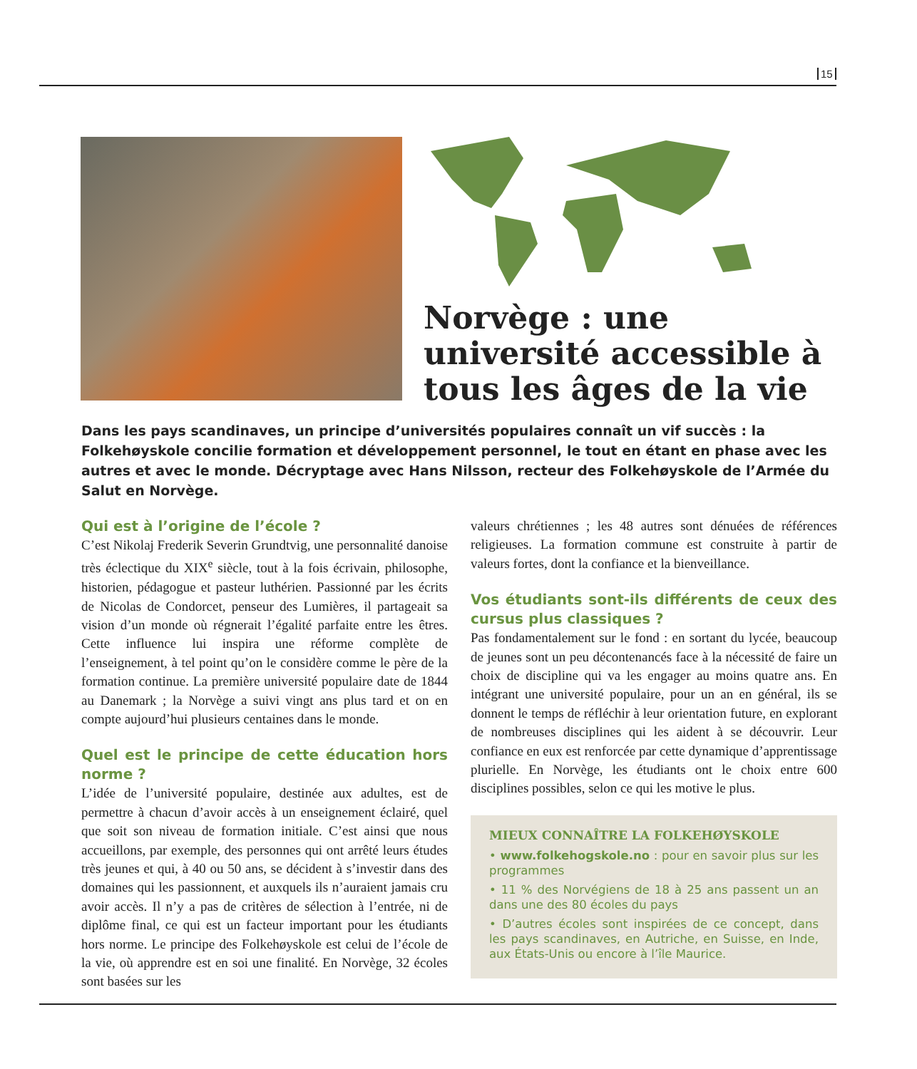15
Norvège : une université accessible à tous les âges de la vie
Dans les pays scandinaves, un principe d’universités populaires connaît un vif succès : la Folkehøyskole concilie formation et développement personnel, le tout en étant en phase avec les autres et avec le monde. Décryptage avec Hans Nilsson, recteur des Folkehøyskole de l’Armée du Salut en Norvège.
Qui est à l’origine de l’école ?
C’est Nikolaj Frederik Severin Grundtvig, une personnalité danoise très éclectique du XIX<sup>e</sup> siècle, tout à la fois écrivain, philosophe, historien, pédagogue et pasteur luthérien. Passionné par les écrits de Nicolas de Condorcet, penseur des Lumières, il partageait sa vision d’un monde où régnerait l’égalité parfaite entre les êtres. Cette influence lui inspira une réforme complète de l’enseignement, à tel point qu’on le considère comme le père de la formation continue. La première université populaire date de 1844 au Danemark ; la Norvège a suivi vingt ans plus tard et on en compte aujourd’hui plusieurs centaines dans le monde.
Quel est le principe de cette éducation hors norme ?
L’idée de l’université populaire, destinée aux adultes, est de permettre à chacun d’avoir accès à un enseignement éclairé, quel que soit son niveau de formation initiale. C’est ainsi que nous accueillons, par exemple, des personnes qui ont arrêté leurs études très jeunes et qui, à 40 ou 50 ans, se décident à s’investir dans des domaines qui les passionnent, et auxquels ils n’auraient jamais cru avoir accès. Il n’y a pas de critères de sélection à l’entrée, ni de diplôme final, ce qui est un facteur important pour les étudiants hors norme. Le principe des Folkehøyskole est celui de l’école de la vie, où apprendre est en soi une finalité. En Norvège, 32 écoles sont basées sur les
valeurs chrétiennes ; les 48 autres sont dénuées de références religieuses. La formation commune est construite à partir de valeurs fortes, dont la confiance et la bienveillance.
Vos étudiants sont-ils différents de ceux des cursus plus classiques ?
Pas fondamentalement sur le fond : en sortant du lycée, beaucoup de jeunes sont un peu décontenancés face à la nécessité de faire un choix de discipline qui va les engager au moins quatre ans. En intégrant une université populaire, pour un an en général, ils se donnent le temps de réfléchir à leur orientation future, en explorant de nombreuses disciplines qui les aident à se découvrir. Leur confiance en eux est renforcée par cette dynamique d’apprentissage plurielle. En Norvège, les étudiants ont le choix entre 600 disciplines possibles, selon ce qui les motive le plus.
MIEUX CONNAÎTRE LA FOLKEHØYSKOLE
• www.folkehogskole.no : pour en savoir plus sur les programmes
• 11 % des Norvégiens de 18 à 25 ans passent un an dans une des 80 écoles du pays
• D’autres écoles sont inspirées de ce concept, dans les pays scandinaves, en Autriche, en Suisse, en Inde, aux États-Unis ou encore à l’île Maurice.